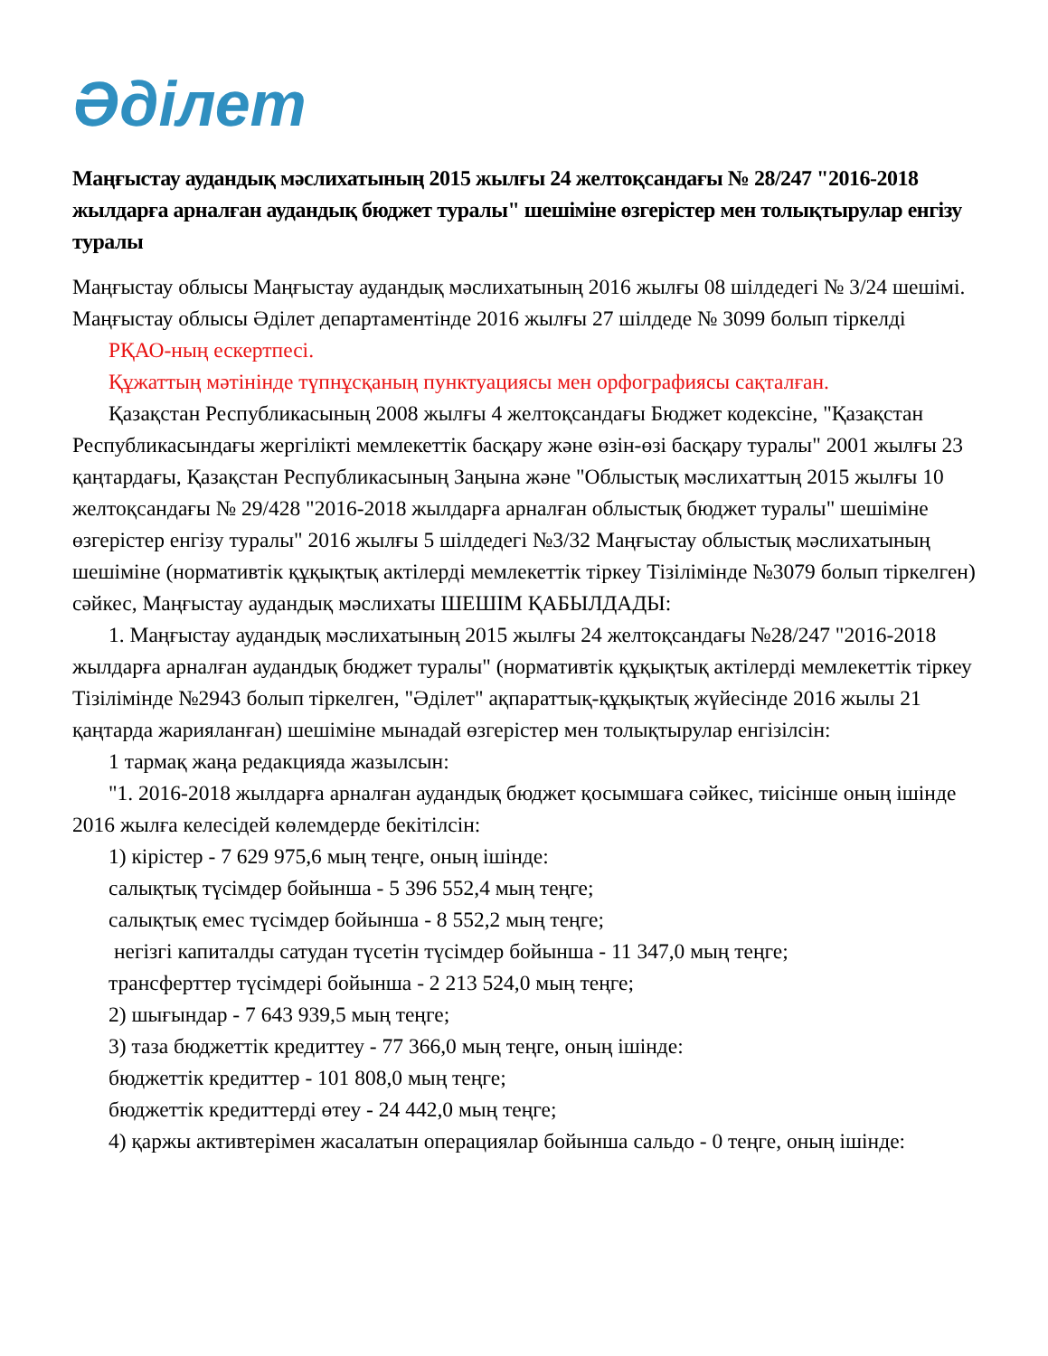Әділет
Маңғыстау аудандық мәслихатының 2015 жылғы 24 желтоқсандағы № 28/247 "2016-2018 жылдарға арналған аудандық бюджет туралы" шешіміне өзгерістер мен толықтырулар енгізу туралы
Маңғыстау облысы Маңғыстау аудандық мәслихатының 2016 жылғы 08 шілдедегі № 3/24 шешімі. Маңғыстау облысы Әділет департаментінде 2016 жылғы 27 шілдеде № 3099 болып тіркелді
РҚАО-ның ескертпесі.
Құжаттың мәтінінде түпнұсқаның пунктуациясы мен орфографиясы сақталған.
Қазақстан Республикасының 2008 жылғы 4 желтоқсандағы Бюджет кодексіне, "Қазақстан Республикасындағы жергілікті мемлекеттік басқару және өзін-өзі басқару туралы" 2001 жылғы 23 қаңтардағы, Қазақстан Республикасының Заңына және "Облыстық мәслихаттың 2015 жылғы 10 желтоқсандағы № 29/428 "2016-2018 жылдарға арналған облыстық бюджет туралы" шешіміне өзгерістер енгізу туралы" 2016 жылғы 5 шілдедегі №3/32 Маңғыстау облыстық мәслихатының шешіміне (нормативтік құқықтық актілерді мемлекеттік тіркеу Тізілімінде №3079 болып тіркелген) сәйкес, Маңғыстау аудандық мәслихаты ШЕШІМ ҚАБЫЛДАДЫ:
1. Маңғыстау аудандық мәслихатының 2015 жылғы 24 желтоқсандағы №28/247 "2016-2018 жылдарға арналған аудандық бюджет туралы" (нормативтік құқықтық актілерді мемлекеттік тіркеу Тізілімінде №2943 болып тіркелген, "Әділет" ақпараттық-құқықтық жүйесінде 2016 жылы 21 қаңтарда жарияланған) шешіміне мынадай өзгерістер мен толықтырулар енгізілсін:
1 тармақ жаңа редакцияда жазылсын:
"1. 2016-2018 жылдарға арналған аудандық бюджет қосымшаға сәйкес, тиісінше оның ішінде 2016 жылға келесідей көлемдерде бекітілсін:
1) кірістер - 7 629 975,6 мың теңге, оның ішінде:
салықтық түсімдер бойынша - 5 396 552,4 мың теңге;
салықтық емес түсімдер бойынша - 8 552,2 мың теңге;
негізгі капиталды сатудан түсетін түсімдер бойынша - 11 347,0 мың теңге;
трансферттер түсімдері бойынша - 2 213 524,0 мың теңге;
2) шығындар - 7 643 939,5 мың теңге;
3) таза бюджеттік кредиттеу - 77 366,0 мың теңге, оның ішінде:
бюджеттік кредиттер - 101 808,0 мың теңге;
бюджеттік кредиттерді өтеу - 24 442,0 мың теңге;
4) қаржы активтерімен жасалатын операциялар бойынша сальдо - 0 теңге, оның ішінде: